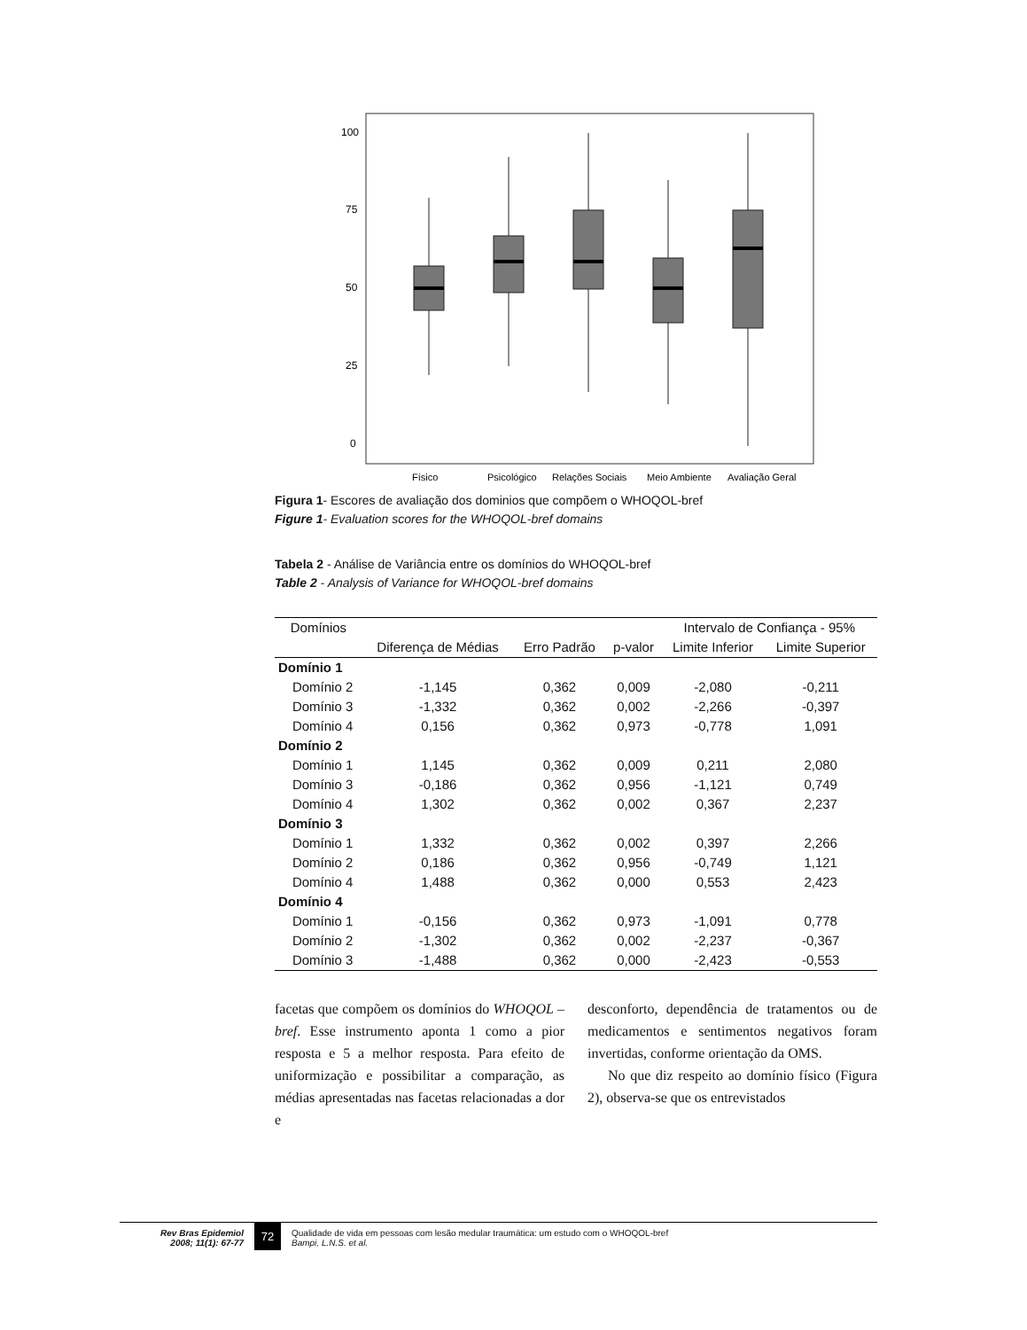100
75
50
25
0
Físico
Psicológico
Relações Sociais
Meio Ambiente
Avaliação Geral
Figura 1- Escores de avaliação dos dominios que compõem o WHOQOL-bref
Figure 1- Evaluation scores for the WHOQOL-bref domains
Tabela 2 - Análise de Variância entre os domínios do WHOQOL-bref
Table 2 - Analysis of Variance for WHOQOL-bref domains
| Domínios | | | | | Intervalo de Confiança - 95% | |
| --- | --- | --- | --- | --- | --- | --- |
| | | Diferença de Médias | Erro Padrão | p-valor | Limite Inferior | Limite Superior |
| Domínio 1 | | | | | | |
| | Domínio 2 | -1,145 | 0,362 | 0,009 | -2,080 | -0,211 |
| | Domínio 3 | -1,332 | 0,362 | 0,002 | -2,266 | -0,397 |
| | Domínio 4 | 0,156 | 0,362 | 0,973 | -0,778 | 1,091 |
| Domínio 2 | | | | | | |
| | Domínio 1 | 1,145 | 0,362 | 0,009 | 0,211 | 2,080 |
| | Domínio 3 | -0,186 | 0,362 | 0,956 | -1,121 | 0,749 |
| | Domínio 4 | 1,302 | 0,362 | 0,002 | 0,367 | 2,237 |
| Domínio 3 | | | | | | |
| | Domínio 1 | 1,332 | 0,362 | 0,002 | 0,397 | 2,266 |
| | Domínio 2 | 0,186 | 0,362 | 0,956 | -0,749 | 1,121 |
| | Domínio 4 | 1,488 | 0,362 | 0,000 | 0,553 | 2,423 |
| Domínio 4 | | | | | | |
| | Domínio 1 | -0,156 | 0,362 | 0,973 | -1,091 | 0,778 |
| | Domínio 2 | -1,302 | 0,362 | 0,002 | -2,237 | -0,367 |
| | Domínio 3 | -1,488 | 0,362 | 0,000 | -2,423 | -0,553 |
facetas que compõem os domínios do WHOQOL – bref. Esse instrumento aponta 1 como a pior resposta e 5 a melhor resposta. Para efeito de uniformização e possibilitar a comparação, as médias apresentadas nas facetas relacionadas a dor e
desconforto, dependência de tratamentos ou de medicamentos e sentimentos negativos foram invertidas, conforme orientação da OMS.
No que diz respeito ao domínio físico (Figura 2), observa-se que os entrevistados
Rev Bras Epidemiol
2008; 11(1): 67-77
72
Qualidade de vida em pessoas com lesão medular traumática: um estudo com o WHOQOL-bref
Bampi, L.N.S. et al.